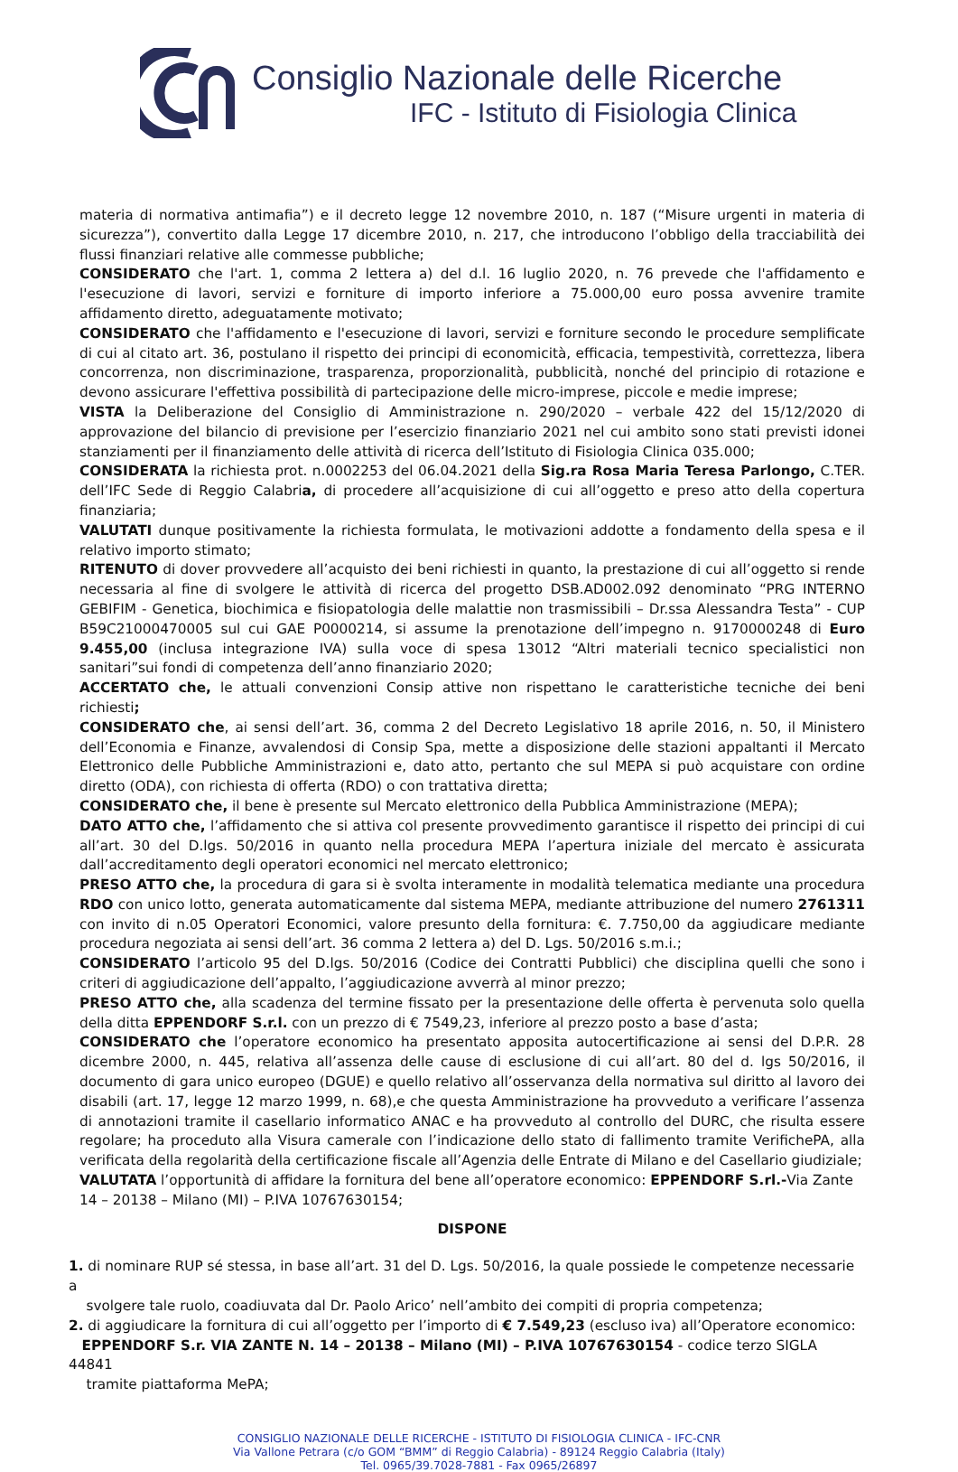Consiglio Nazionale delle Ricerche
IFC - Istituto di Fisiologia Clinica
materia di normativa antimafia”) e il decreto legge 12 novembre 2010, n. 187 (“Misure urgenti in materia di sicurezza”), convertito dalla Legge 17 dicembre 2010, n. 217, che introducono l’obbligo della tracciabilità dei flussi finanziari relative alle commesse pubbliche;
CONSIDERATO che l'art. 1, comma 2 lettera a) del d.l. 16 luglio 2020, n. 76 prevede che l'affidamento e l'esecuzione di lavori, servizi e forniture di importo inferiore a 75.000,00 euro possa avvenire tramite affidamento diretto, adeguatamente motivato;
CONSIDERATO che l'affidamento e l'esecuzione di lavori, servizi e forniture secondo le procedure semplificate di cui al citato art. 36, postulano il rispetto dei principi di economicità, efficacia, tempestività, correttezza, libera concorrenza, non discriminazione, trasparenza, proporzionalità, pubblicità, nonché del principio di rotazione e devono assicurare l'effettiva possibilità di partecipazione delle micro-imprese, piccole e medie imprese;
VISTA la Deliberazione del Consiglio di Amministrazione n. 290/2020 – verbale 422 del 15/12/2020 di approvazione del bilancio di previsione per l’esercizio finanziario 2021 nel cui ambito sono stati previsti idonei stanziamenti per il finanziamento delle attività di ricerca dell’Istituto di Fisiologia Clinica 035.000;
CONSIDERATA la richiesta prot. n.0002253 del 06.04.2021 della Sig.ra Rosa Maria Teresa Parlongo, C.TER. dell’IFC Sede di Reggio Calabria, di procedere all’acquisizione di cui all’oggetto e preso atto della copertura finanziaria;
VALUTATI dunque positivamente la richiesta formulata, le motivazioni addotte a fondamento della spesa e il relativo importo stimato;
RITENUTO di dover provvedere all’acquisto dei beni richiesti in quanto, la prestazione di cui all’oggetto si rende necessaria al fine di svolgere le attività di ricerca del progetto DSB.AD002.092 denominato “PRG INTERNO GEBIFIM - Genetica, biochimica e fisiopatologia delle malattie non trasmissibili – Dr.ssa Alessandra Testa” - CUP B59C21000470005 sul cui GAE P0000214, si assume la prenotazione dell’impegno n. 9170000248 di Euro 9.455,00 (inclusa integrazione IVA) sulla voce di spesa 13012 “Altri materiali tecnico specialistici non sanitari”sui fondi di competenza dell’anno finanziario 2020;
ACCERTATO che, le attuali convenzioni Consip attive non rispettano le caratteristiche tecniche dei beni richiesti;
CONSIDERATO che, ai sensi dell’art. 36, comma 2 del Decreto Legislativo 18 aprile 2016, n. 50, il Ministero dell’Economia e Finanze, avvalendosi di Consip Spa, mette a disposizione delle stazioni appaltanti il Mercato Elettronico delle Pubbliche Amministrazioni e, dato atto, pertanto che sul MEPA si può acquistare con ordine diretto (ODA), con richiesta di offerta (RDO) o con trattativa diretta;
CONSIDERATO che, il bene è presente sul Mercato elettronico della Pubblica Amministrazione (MEPA);
DATO ATTO che, l’affidamento che si attiva col presente provvedimento garantisce il rispetto dei principi di cui all’art. 30 del D.lgs. 50/2016 in quanto nella procedura MEPA l’apertura iniziale del mercato è assicurata dall’accreditamento degli operatori economici nel mercato elettronico;
PRESO ATTO che, la procedura di gara si è svolta interamente in modalità telematica mediante una procedura RDO con unico lotto, generata automaticamente dal sistema MEPA, mediante attribuzione del numero 2761311 con invito di n.05 Operatori Economici, valore presunto della fornitura: €. 7.750,00 da aggiudicare mediante procedura negoziata ai sensi dell’art. 36 comma 2 lettera a) del D. Lgs. 50/2016 s.m.i.;
CONSIDERATO l’articolo 95 del D.lgs. 50/2016 (Codice dei Contratti Pubblici) che disciplina quelli che sono i criteri di aggiudicazione dell’appalto, l’aggiudicazione avverrà al minor prezzo;
PRESO ATTO che, alla scadenza del termine fissato per la presentazione delle offerta è pervenuta solo quella della ditta EPPENDORF S.r.l. con un prezzo di € 7549,23, inferiore al prezzo posto a base d’asta;
CONSIDERATO che l’operatore economico ha presentato apposita autocertificazione ai sensi del D.P.R. 28 dicembre 2000, n. 445, relativa all’assenza delle cause di esclusione di cui all’art. 80 del d. lgs 50/2016, il documento di gara unico europeo (DGUE) e quello relativo all’osservanza della normativa sul diritto al lavoro dei disabili (art. 17, legge 12 marzo 1999, n. 68),e che questa Amministrazione ha provveduto a verificare l’assenza di annotazioni tramite il casellario informatico ANAC e ha provveduto al controllo del DURC, che risulta essere regolare; ha proceduto alla Visura camerale con l’indicazione dello stato di fallimento tramite VerifichePA, alla verificata della regolarità della certificazione fiscale all’Agenzia delle Entrate di Milano e del Casellario giudiziale;
VALUTATA l’opportunità di affidare la fornitura del bene all’operatore economico: EPPENDORF S.rl.-Via Zante
14 – 20138 – Milano (MI) – P.IVA 10767630154;
DISPONE
1. di nominare RUP sé stessa, in base all’art. 31 del D. Lgs. 50/2016, la quale possiede le competenze necessarie a
svolgere tale ruolo, coadiuvata dal Dr. Paolo Arico’ nell’ambito dei compiti di propria competenza;
2. di aggiudicare la fornitura di cui all’oggetto per l’importo di € 7.549,23 (escluso iva) all’Operatore economico:
EPPENDORF S.r. VIA ZANTE N. 14 – 20138 – Milano (MI) – P.IVA 10767630154 - codice terzo SIGLA 44841
tramite piattaforma MePA;
CONSIGLIO NAZIONALE DELLE RICERCHE - ISTITUTO DI FISIOLOGIA CLINICA - IFC-CNR
Via Vallone Petrara (c/o GOM “BMM” di Reggio Calabria) - 89124 Reggio Calabria (Italy)
Tel. 0965/39.7028-7881 - Fax 0965/26897